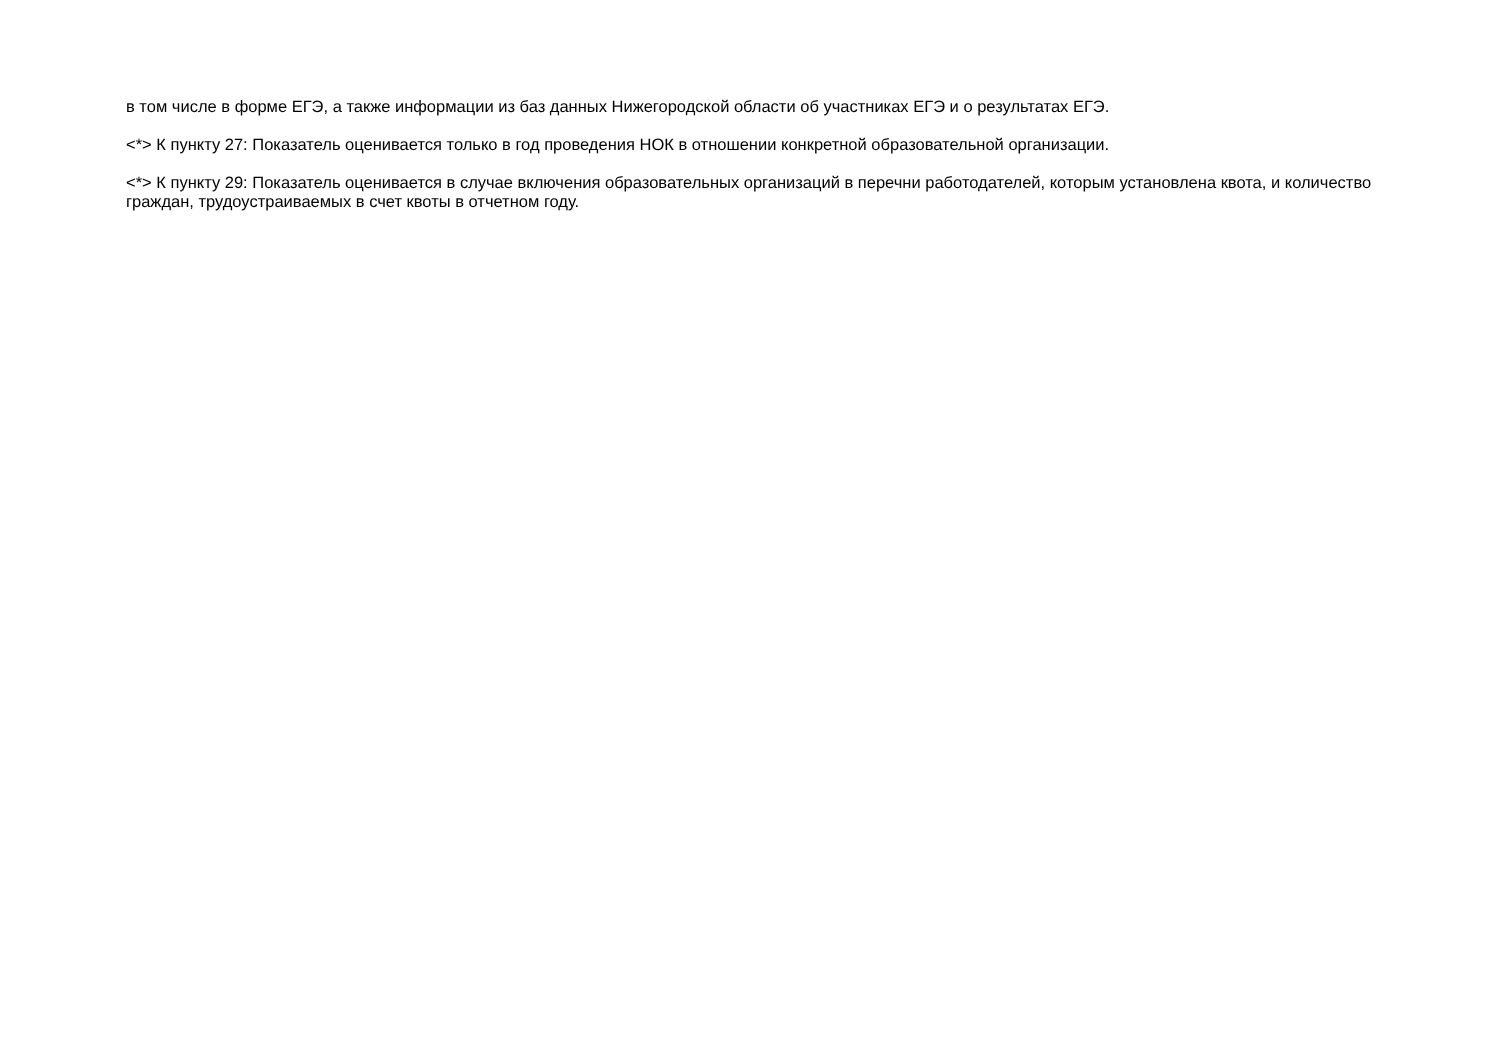в том числе в форме ЕГЭ, а также информации из баз данных Нижегородской области об участниках ЕГЭ и о результатах ЕГЭ.
<*> К пункту 27: Показатель оценивается только в год проведения НОК в отношении конкретной образовательной организации.
<*> К пункту 29: Показатель оценивается в случае включения образовательных организаций в перечни работодателей, которым установлена квота, и количество граждан, трудоустраиваемых в счет квоты в отчетном году.